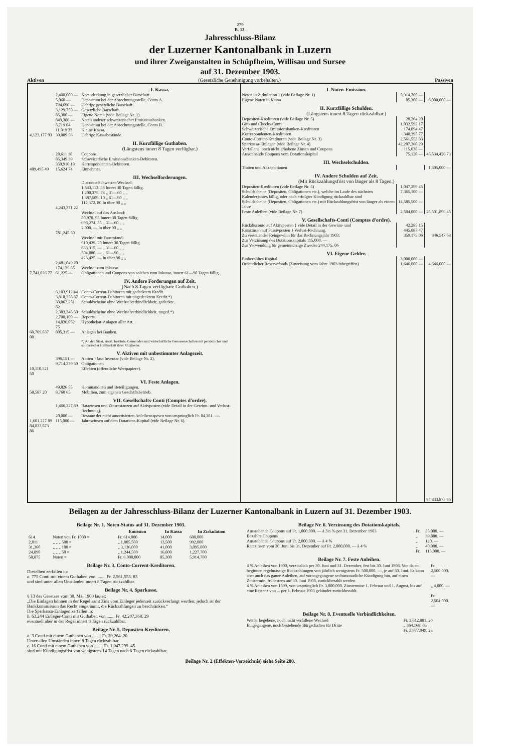279
B. 13.
Jahresschluss-Bilanz
der Luzerner Kantonalbank in Luzern
und ihrer Zweiganstalten in Schüpfheim, Willisau und Sursee
auf 31. Dezember 1903.
Aktiven (Gesetzliche Genehmigung vorbehalten.) Passiven
| | | I. Kassa. |
| | 2,400,000 — | Notendeckung in gesetzlicher Barschaft. |
| | 5,060 — | Depositum bei der Abrechnungsstelle, Conto A. |
| | 724,690 — | Uebrige gesetzliche Barschaft. |
| | 3,129.750 — | Gesetzliche Barschaft. |
| | 85,300 — | Eigene Noten (vide Beilage Nr. 1). |
| | 849,300 — | Noten anderer schweizerischer Emissionsbanken. |
| | 8,719 04 | Depositum bei der Abrechnungsstelle, Conto B. |
| | 11,019 33 | Kleine Kassa. |
| 4,123,177 93 | 39,089 56 | Uebrige Kassabestände. |
| | | II. Kurzfällige Guthaben. (Längstens innert 8 Tagen verfügbar.) |
| | 28,611 18 | Coupons. |
| | 85,349 39 | Schweizerische Emissionsbanken-Debitoren. |
| | 359,910 18 | Korrespondenten-Debitoren. |
| 489,495 49 | 15,624 74 | Einnehmer. |
| | | III. Wechselforderungen. |
| | | Disconto-Schweizer-Wechsel: 1,543,113. 58 Innert 30 Tagen fällig. 1,200,375. 74 „ 31—60 „ „ 1,387,509. 10 „ 61—90 „ „ 112,372. 80 In über 90 „ „ |
| | 4,243,371 22 | |
| | | Wechsel auf das Ausland: 80,970. 95 Innert 30 Tagen fällig. 698,274. 55 „ 31—60 „ „ 2 000. — In über 90 „ „ |
| | 781,245 50 | |
| | | Wechsel mit Faustpfand: 919,429. 20 Innert 30 Tagen fällig. 633,315. — „ 31—60 „ „ 504,880. — „ 61—90 „ „ 423,425. — In über 90 „ „ |
| | 2,481,049 20 | |
| | 174,135 85 | Wechsel zum Inkasso. |
| 7,741,026 77 | 61,225 — | Obligationen und Coupons von solchen zum Inkasso, innert 61—90 Tagen fällig. |
| | | IV. Andere Forderungen auf Zeit. (Nach 8 Tagen verfügbare Guthaben.) |
| | 6,103,912 44 | Conto-Corrent-Debitoren mit gedecktem Kredit. |
| | 3,818,258 87 | Conto-Corrent-Debitoren mit ungedecktem Kredit.*) |
| | 30,062,251 82 | Schuldscheine ohne Wechselverbindlichkeit, gedeckte. |
| | 2,383,346 50 | Schuldscheine ohne Wechselverbindlichkeit, unged.*) |
| | 2,700,100 — | Reports. |
| | 14,836,052 75 | Hypothekar-Anlagen aller Art. |
| 60,709,837 08 | 805,315 — | Anlagen bei Banken. |
| | | *) An den Staat, staatl. Institute, Gemeinden und wirtschaftliche Genossenschaften mit persönlicher und solidarischer Haftbarkeit ihrer Mitglieder. |
| | | V. Aktiven mit unbestimmter Anlagezeit. |
| | 396,151 — | Aktien } laut Inventar (vide Beilage Nr. 2). |
| | 9,714,370 50 | Obligationen |
| 10,110,521 50 | | Effekten (öffentliche Wertpapiere). |
| | | VI. Feste Anlagen. |
| | 49,826 55 | Kommanditen und Beteiligungen. |
| 58,587 20 | 8,760 65 | Mobilien, zum eigenen Geschäftsbetrieb. |
| | | VII. Gesellschafts-Conti (Comptes d'ordre). |
| | 1,466,227 89 | Ratazinsen und Zinsrestanzen auf Aktivposten (vide Detail in der Gewinn- und Verlust-Rechnung). |
| | 20,000 — | Restanz der nicht amortisierten Anleihensspesen von ursprünglich Fr. 84,381. —. |
| 1,601,227 89 | 115,000 — | Jahreszinsen auf dem Dotations-Kapital (vide Beilage Nr. 6). |
| 84,833,873 86 | | |
| I. Noten-Emission. | | |
| Noten in Zirkulation } (vide Beilage Nr. 1) | 5,914,700 — | |
| Eigene Noten in Kassa | 85,300 — | 6,000,000 — |
| II. Kurzfällige Schulden. (Längstens innert 8 Tagen rückzahlbar.) | | |
| Depositen-Kreditoren (vide Beilage Nr. 5) | 20,264 20 | |
| Giro und Checks-Conti | 1,032,592 17 | |
| Schweizerische Emissionsbanken-Kreditoren | 174,094 47 | |
| Korrespondenten-Kreditoren | 348,395 77 | |
| Conto-Corrent-Kreditoren (vide Beilage Nr. 3) | 2,561,553 83 | |
| Sparkassa-Einlagen (vide Beilage Nr. 4) | 42,207,368 29 | |
| Verfallene, noch nicht erhobene Zinsen und Coupons | 115,038 — | |
| Ausstehende Coupons vom Dotationskapital | 75,120 — | 46,534,426 73 |
| III. Wechselschulden. | | |
| Tratten und Akzeptationen | | 1,305,000 — |
| IV. Andere Schulden auf Zeit. (Mit Rückzahlungsfrist von länger als 8 Tagen.) | | |
| Depositen-Kreditoren (vide Beilage Nr. 5) | 1,047,299 45 | |
| Schuldscheine (Depositen, Obligationen etc.), welche im Laufe des nächsten Kalenderjahres fällig, oder nach erfolgter Kündigung rückzahlbar sind | 7,365,100 — | |
| Schuldscheine (Depositen, Obligationen etc.) mit Rückzahlungsfrist von länger als einem Jahre | 14,585,500 — | |
| Feste Anleihen (vide Beilage Nr. 7) | 2,504,000 — | 25,501,899 45 |
| V. Gesellschafts-Conti (Comptes d'ordre). | | |
| Rückdisconto auf Aktivposten } vide Detail in der Gewinn- und | 42,285 15 | |
| Ratazinsen auf Passivposten } Verlust-Rechnung. | 445,087 47 | |
| Zu verteilender Reingewinn für das Rechnungsjahr 1903: Zur Verzinsung des Dotationskapitals 115,000. — Zur Verwendung für gemeinnützige Zwecke 244,175. 06 | 359,175 06 | 846,547 68 |
| VI. Eigene Gelder. | | |
| Einbezahltes Kapital | 3,000,000 — | |
| Ordentlicher Reservefonds (Zuweisung vom Jahre 1903 inbegriffen) | 1,646,000 — | 4,646,000 — |
| | | 84 833,873 86 |
Beilagen zu der Jahresschluss-Bilanz der Luzerner Kantonalbank in Luzern auf 31. Dezember 1903.
Beilage Nr. 1. Noten-Status auf 31. Dezember 1903.
| | | Emission | In Kassa | In Zirkulation |
| --- | --- | --- | --- | --- |
| 614 | Noten von Fr. 1000 = | Fr. 614,000 | 14,000 | 600,000 |
| 2,011 | „ „ „ 500 = | „ 1,005,500 | 13,500 | 992,000 |
| 31,360 | „ „ „ 100 = | „ 3,136,000 | 41,000 | 3,095,000 |
| 24,890 | „ „ „ 50 = | „ 1,244,500 | 16,800 | 1,227,700 |
| 58,875 | Noten = | Fr. 6,000,000 | 85,300 | 5,914,700 |
Beilage Nr. 3. Conto-Corrent-Kreditoren.
Dieselben zerfallen in:
a. 775 Conti mit einem Guthaben von ........ Fr. 2,561,553. 83
und sind unter allen Umständen innert 8 Tagen rückzahlbar.
Beilage Nr. 4. Sparkasse.
§ 13 des Gesetzes vom 30. Mai 1900 lautet:
„Die Einlagen können in der Regel samt Zins vom Einleger jederzeit zurückverlangt werden; jedoch ist der Bankkommission das Recht eingeräumt, die Rückzahlungen zu beschränken.“
Die Sparkassa-Einlagen zerfallen in:
b. 63,244 Einleger-Conti mit Guthaben von ....... Fr. 42,207,368. 29
eventuell aber in der Regel innert 8 Tagen rückzahlbar.
Beilage Nr. 5. Depositen-Kreditoren.
a. 3 Conti mit einem Guthaben von ........ Fr. 20,264. 20
Unter allen Umständen innert 8 Tagen rückzahlbar.
c. 16 Conti mit einem Guthaben von ........ Fr. 1,047,299. 45
sind mit Kündigungsfrist von wenigstens 14 Tagen nach 8 Tagen rückzahlbar.
Beilage Nr. 6. Verzinsung des Dotationskapitals.
| Ausstehende Coupons auf Fr. 1,000,000. — à 3½ % per 31. Dezember 1903 | Fr. | 35,000. — |
| Bezahlte Coupons | „ | 39,880. — |
| Ausstehende Coupons auf Fr. 2,000,000. — à 4 % | „ | 120. — |
| Ratazinsen vom 30. Juni bis 31. Dezember auf Fr. 2,000,000. — à 4 % | „ | 40,000. — |
| | Fr. | 115,000. — |
Beilage Nr. 7. Feste Anleihen.
| 4 % Anleihen von 1900, verzinslich per 30. Juni und 31. Dezember, fest bis 30. Juni 1908. Von da an beginnen regelmässige Rückzahlungen von jährlich wenigstens Fr. 500,000. —, je auf 30. Juni. Es kann aber auch das ganze Anleihen, auf vorangegangene sechsmonatliche Kündigung hin, auf einen Zinstermin, frühestens auf 30. Juni 1908, zurückbezahlt werden | Fr. 2,500,000. — |
| 4 % Anleihen von 1899, von ursprünglich Fr. 3,000,000. Zinstermine 1. Februar und 1. August, bis auf eine Restanz von ... per 1. Februar 1903 gekündet zurückbezahlt. | „ 4,000. — |
| | Fr. 2,504,000. — |
Beilage Nr. 8. Eventuelle Verbindlichkeiten.
| Weiter begebene, noch nicht verfallene Wechsel | Fr. 3,612,881. 20 |
| Eingegangene, noch bestehende Bürgschaften für Dritte | „ 364,168. 05 |
| | Fr. 3,977,049. 25 |
Beilage Nr. 2 (Effekten-Verzeichnis) siehe Seite 280.